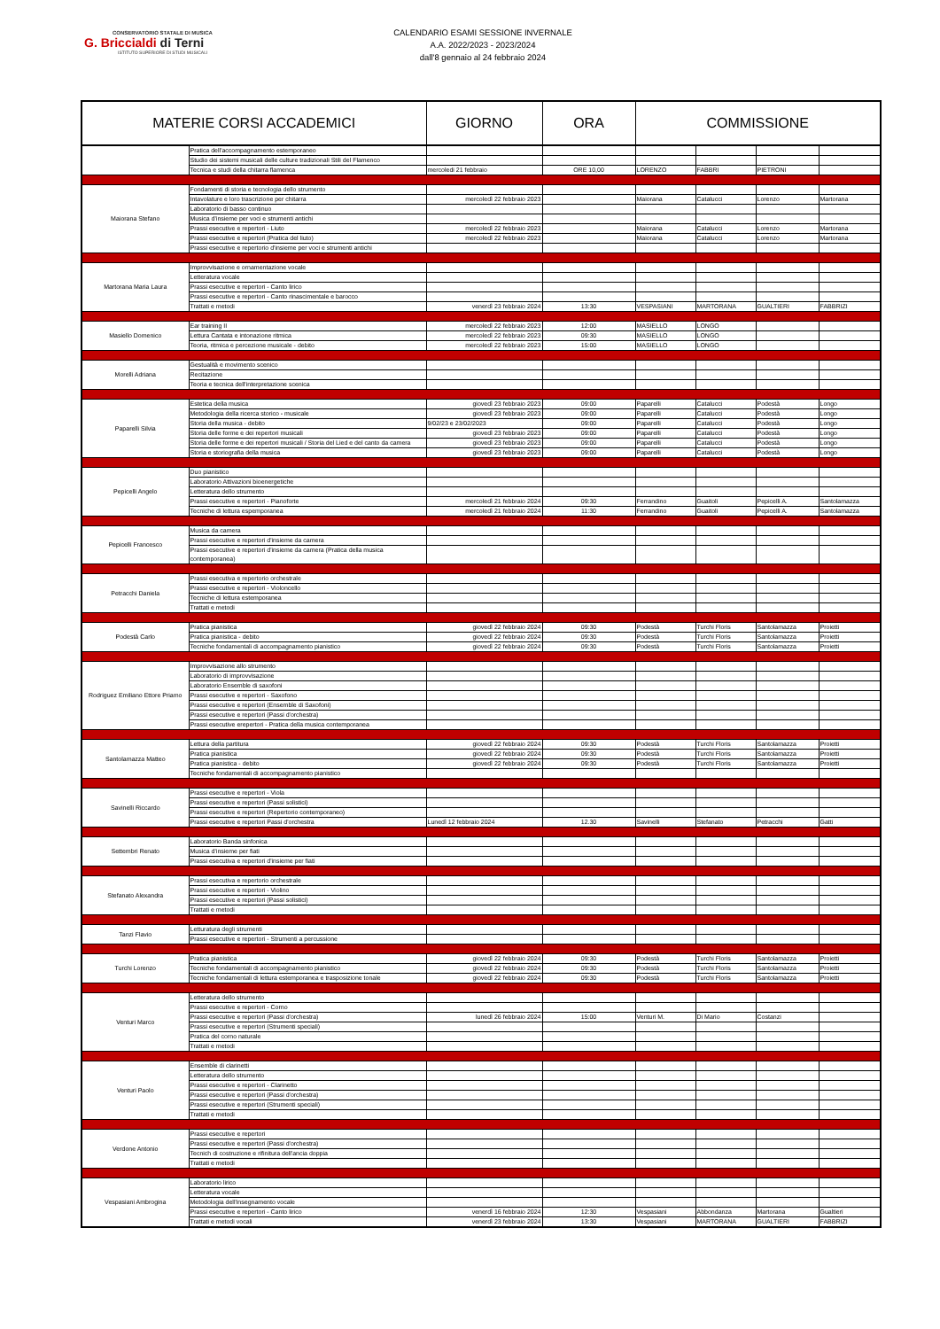CONSERVATORIO STATALE DI MUSICA
G. Briccialdi di Terni
ISTITUTO SUPERIORE DI STUDI MUSICALI
CALENDARIO ESAMI SESSIONE INVERNALE
A.A. 2022/2023 - 2023/2024
dall'8 gennaio al 24 febbraio 2024
| MATERIE CORSI ACCADEMICI | | GIORNO | ORA | COMMISSIONE | | | |
| --- | --- | --- | --- | --- | --- | --- | --- |
| | Pratica dell'accompagnamento estemporaneo | | | | | | |
| | Studio dei sistemi musicali delle culture tradizionali Stili del Flamenco | | | | | | |
| | Tecnica e studi della chitarra flamenca | mercoledi 21 febbraio | ORE 10,00 | LORENZO | FABBRI | PIETRONI | |
| Maiorana Stefano | Fondamenti di storia e tecnologia dello strumento | | | | | | |
| | Intavolature e loro trascrizione per chitarra | mercoledì 22 febbraio 2023 | | Maiorana | Catalucci | Lorenzo | Martorana |
| | Laboratorio di basso continuo | | | | | | |
| | Musica d'insieme per voci e strumenti antichi | | | | | | |
| | Prassi esecutive e repertori - Liuto | mercoledì 22 febbraio 2023 | | Maiorana | Catalucci | Lorenzo | Martorana |
| | Prassi esecutive e repertori (Pratica del liuto) | mercoledì 22 febbraio 2023 | | Maiorana | Catalucci | Lorenzo | Martorana |
| | Prassi esecutive e repertorio d'insieme per voci e strumenti antichi | | | | | | |
| Martorana Maria Laura | Improvvisazione e ornamentazione vocale | | | | | | |
| | Letteratura vocale | | | | | | |
| | Prassi esecutive e repertori - Canto lirico | | | | | | |
| | Prassi esecutive e repertori - Canto rinascimentale e barocco | | | | | | |
| | Trattati e metodi | venerdì 23 febbraio 2024 | 13:30 | VESPASIANI | MARTORANA | GUALTIERI | FABBRIZI |
| Masiello Domenico | Ear training II | mercoledì 22 febbraio 2023 | 12:00 | MASIELLO | LONGO | | |
| | Lettura Cantata e intonazione ritmica | mercoledì 22 febbraio 2023 | 09:30 | MASIELLO | LONGO | | |
| | Teoria, ritmica e percezione musicale - debito | mercoledì 22 febbraio 2023 | 15:00 | MASIELLO | LONGO | | |
| Morelli Adriana | Gestualità e movimento scenico | | | | | | |
| | Recitazione | | | | | | |
| | Teoria e tecnica dell'interpretazione scenica | | | | | | |
| Paparelli Silvia | Estetica della musica | giovedì 23 febbraio 2023 | 09:00 | Paparelli | Catalucci | Podestà | Longo |
| | Metodologia della ricerca storico - musicale | giovedì 23 febbraio 2023 | 09:00 | Paparelli | Catalucci | Podestà | Longo |
| | Storia della musica - debito | 9/02/23 e 23/02/2023 | 09:00 | Paparelli | Catalucci | Podestà | Longo |
| | Storia delle forme e dei repertori musicali | giovedì 23 febbraio 2023 | 09:00 | Paparelli | Catalucci | Podestà | Longo |
| | Storia delle forme e dei repertori musicali / Storia del Lied e del canto da camera | giovedì 23 febbraio 2023 | 09:00 | Paparelli | Catalucci | Podestà | Longo |
| | Storia e storiografia della musica | giovedì 23 febbraio 2023 | 09:00 | Paparelli | Catalucci | Podestà | Longo |
| Pepicelli Angelo | Duo pianistico | | | | | | |
| | Laboratorio Attivazioni bioenergetiche | | | | | | |
| | Letteratura dello strumento | | | | | | |
| | Prassi esecutive e repertori - Pianoforte | mercoledì 21 febbraio 2024 | 09:30 | Ferrandino | Guaitoli | Pepicelli A. | Santolamazza |
| | Tecniche di lettura espemporanea | mercoledì 21 febbraio 2024 | 11:30 | Ferrandino | Guaitoli | Pepicelli A. | Santolamazza |
| Pepicelli Francesco | Musica da camera | | | | | | |
| | Prassi esecutive e repertori d'insieme da camera | | | | | | |
| | Prassi esecutive e repertori d'insieme da camera (Pratica della musica contemporanea) | | | | | | |
| Petracchi Daniela | Prassi esecutiva e repertorio orchestrale | | | | | | |
| | Prassi esecutive e repertori - Violoncello | | | | | | |
| | Tecniche di lettura estemporanea | | | | | | |
| | Trattati e metodi | | | | | | |
| Podestà Carlo | Pratica pianistica | giovedì 22 febbraio 2024 | 09:30 | Podestà | Turchi Floris | Santolamazza | Proietti |
| | Pratica pianistica - debito | giovedì 22 febbraio 2024 | 09:30 | Podestà | Turchi Floris | Santolamazza | Proietti |
| | Tecniche fondamentali di accompagnamento pianistico | giovedì 22 febbraio 2024 | 09:30 | Podestà | Turchi Floris | Santolamazza | Proietti |
| Rodriguez Emiliano Ettore Priamo | Improvvisazione allo strumento | | | | | | |
| | Laboratorio di improvvisazione | | | | | | |
| | Laboratorio Ensemble di saxofoni | | | | | | |
| | Prassi esecutive e repertori - Saxofono | | | | | | |
| | Prassi esecutive e repertori (Ensemble di Saxofoni) | | | | | | |
| | Prassi esecutive e repertori (Passi d'orchestra) | | | | | | |
| | Prassi esecutive erepertori - Pratica della musica contemporanea | | | | | | |
| Santolamazza Matteo | Lettura della partitura | giovedì 22 febbraio 2024 | 09:30 | Podestà | Turchi Floris | Santolamazza | Proietti |
| | Pratica pianistica | giovedì 22 febbraio 2024 | 09:30 | Podestà | Turchi Floris | Santolamazza | Proietti |
| | Pratica pianistica - debito | giovedì 22 febbraio 2024 | 09:30 | Podestà | Turchi Floris | Santolamazza | Proietti |
| | Tecniche fondamentali di accompagnamento pianistico | | | | | | |
| Savinelli Riccardo | Prassi esecutive e repertori - Viola | | | | | | |
| | Prassi esecutive e repertori (Passi solistici) | | | | | | |
| | Prassi esecutive e repertori (Repertorio contemporaneo) | | | | | | |
| | Prassi esecutive e repertori Passi d'orchestra | Lunedì 12 febbraio 2024 | 12.30 | Savinelli | Stefanato | Petracchi | Gatti |
| Settembri Renato | Laboratorio Banda sinfonica | | | | | | |
| | Musica d'insieme per fiati | | | | | | |
| | Prassi esecutiva e repertori d'insieme per fiati | | | | | | |
| Stefanato Alexandra | Prassi esecutiva e repertorio orchestrale | | | | | | |
| | Prassi esecutive e repertori - Violino | | | | | | |
| | Prassi esecutive e repertori (Passi solistici) | | | | | | |
| | Trattati e metodi | | | | | | |
| Tanzi Flavio | Letturatura degli strumenti | | | | | | |
| | Prassi esecutive e repertori - Strumenti a percussione | | | | | | |
| Turchi Lorenzo | Pratica pianistica | giovedì 22 febbraio 2024 | 09:30 | Podestà | Turchi Floris | Santolamazza | Proietti |
| | Tecniche fondamentali di accompagnamento pianistico | giovedì 22 febbraio 2024 | 09:30 | Podestà | Turchi Floris | Santolamazza | Proietti |
| | Tecniche fondamentali di lettura estemporanea e trasposizione tonale | giovedì 22 febbraio 2024 | 09:30 | Podestà | Turchi Floris | Santolamazza | Proietti |
| Venturi Marco | Letteratura dello strumento | | | | | | |
| | Prassi esecutive e repertori - Corno | | | | | | |
| | Prassi esecutive e repertori (Passi d'orchestra) | lunedì 26 febbraio 2024 | 15:00 | Venturi M. | Di Mario | Costanzi | |
| | Prassi esecutive e repertori (Strumenti speciali) | | | | | | |
| | Pratica del corno naturale | | | | | | |
| | Trattati e metodi | | | | | | |
| Venturi Paolo | Ensemble di clarinetti | | | | | | |
| | Letteratura dello strumento | | | | | | |
| | Prassi esecutive e repertori - Clarinetto | | | | | | |
| | Prassi esecutive e repertori (Passi d'orchestra) | | | | | | |
| | Prassi esecutive e repertori (Strumenti speciali) | | | | | | |
| | Trattati e metodi | | | | | | |
| Verdone Antonio | Prassi esecutive e repertori | | | | | | |
| | Prassi esecutive e repertori (Passi d'orchestra) | | | | | | |
| | Tecnich di costruzione e rifinitura dell'ancia doppia | | | | | | |
| | Trattati e metodi | | | | | | |
| Vespasiani Ambrogina | Laboratorio lirico | | | | | | |
| | Letteratura vocale | | | | | | |
| | Metodologia dell'insegnamento vocale | | | | | | |
| | Prassi esecutive e repertori - Canto lirico | venerdì 16 febbraio 2024 | 12:30 | Vespasiani | Abbondanza | Martorana | Gualtieri |
| | Trattati e metodi vocali | venerdì 23 febbraio 2024 | 13:30 | Vespasiani | MARTORANA | GUALTIERI | FABBRIZI |